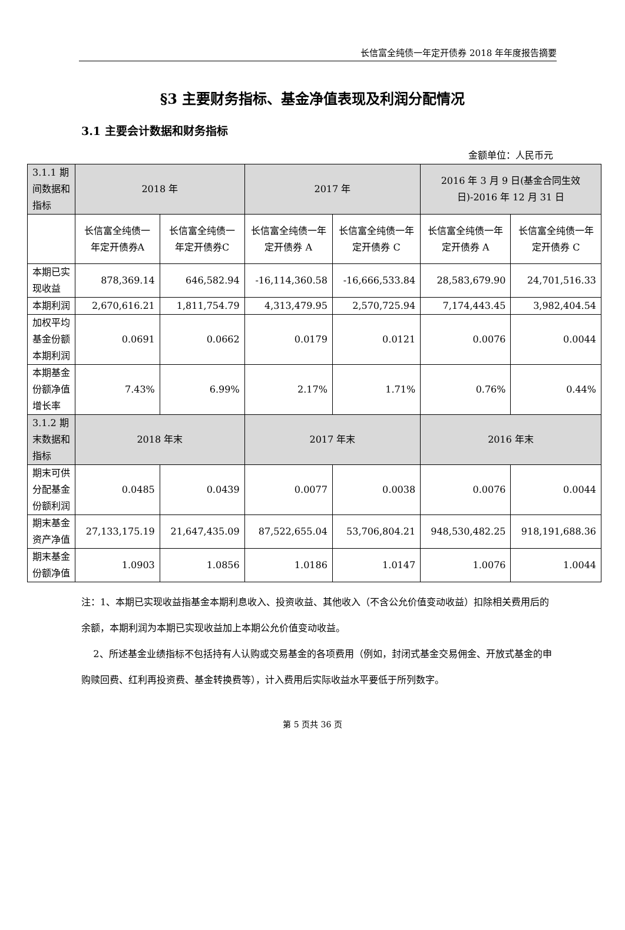长信富全纯债一年定开债券 2018 年年度报告摘要
§3 主要财务指标、基金净值表现及利润分配情况
3.1 主要会计数据和财务指标
金额单位：人民币元
| 3.1.1 期间数据和指标 | 2018 年 | | 2017 年 | | 2016 年 3 月 9 日(基金合同生效日)-2016 年 12 月 31 日 | |
| --- | --- | --- | --- | --- | --- | --- |
| | 长信富全纯债一年定开债券A | 长信富全纯债一年定开债券C | 长信富全纯债一年定开债券 A | 长信富全纯债一年定开债券 C | 长信富全纯债一年定开债券 A | 长信富全纯债一年定开债券 C |
| 本期已实现收益 | 878,369.14 | 646,582.94 | -16,114,360.58 | -16,666,533.84 | 28,583,679.90 | 24,701,516.33 |
| 本期利润 | 2,670,616.21 | 1,811,754.79 | 4,313,479.95 | 2,570,725.94 | 7,174,443.45 | 3,982,404.54 |
| 加权平均基金份额本期利润 | 0.0691 | 0.0662 | 0.0179 | 0.0121 | 0.0076 | 0.0044 |
| 本期基金份额净值增长率 | 7.43% | 6.99% | 2.17% | 1.71% | 0.76% | 0.44% |
| 3.1.2 期末数据和指标 | 2018 年末 | | 2017 年末 | | 2016 年末 | |
| 期末可供分配基金份额利润 | 0.0485 | 0.0439 | 0.0077 | 0.0038 | 0.0076 | 0.0044 |
| 期末基金资产净值 | 27,133,175.19 | 21,647,435.09 | 87,522,655.04 | 53,706,804.21 | 948,530,482.25 | 918,191,688.36 |
| 期末基金份额净值 | 1.0903 | 1.0856 | 1.0186 | 1.0147 | 1.0076 | 1.0044 |
注：1、本期已实现收益指基金本期利息收入、投资收益、其他收入（不含公允价值变动收益）扣除相关费用后的余额，本期利润为本期已实现收益加上本期公允价值变动收益。
2、所述基金业绩指标不包括持有人认购或交易基金的各项费用（例如，封闭式基金交易佣金、开放式基金的申购赎回费、红利再投资费、基金转换费等），计入费用后实际收益水平要低于所列数字。
第 5 页共 36 页